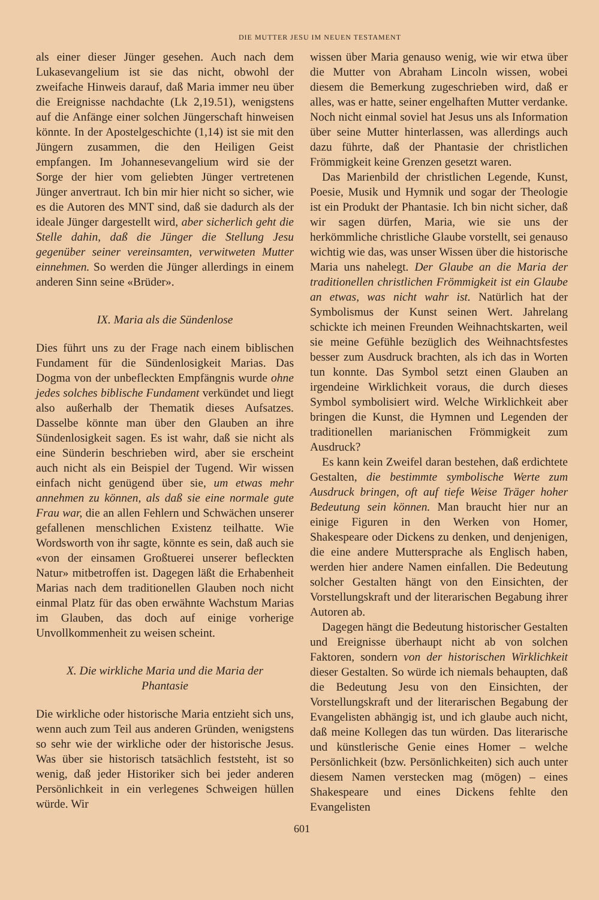DIE MUTTER JESU IM NEUEN TESTAMENT
als einer dieser Jünger gesehen. Auch nach dem Lukasevangelium ist sie das nicht, obwohl der zweifache Hinweis darauf, daß Maria immer neu über die Ereignisse nachdachte (Lk 2,19.51), wenigstens auf die Anfänge einer solchen Jüngerschaft hinweisen könnte. In der Apostelgeschichte (1,14) ist sie mit den Jüngern zusammen, die den Heiligen Geist empfangen. Im Johannesevangelium wird sie der Sorge der hier vom geliebten Jünger vertretenen Jünger anvertraut. Ich bin mir hier nicht so sicher, wie es die Autoren des MNT sind, daß sie dadurch als der ideale Jünger dargestellt wird, aber sicherlich geht die Stelle dahin, daß die Jünger die Stellung Jesu gegenüber seiner vereinsamten, verwitweten Mutter einnehmen. So werden die Jünger allerdings in einem anderen Sinn seine «Brüder».
IX. Maria als die Sündenlose
Dies führt uns zu der Frage nach einem biblischen Fundament für die Sündenlosigkeit Marias. Das Dogma von der unbefleckten Empfängnis wurde ohne jedes solches biblische Fundament verkündet und liegt also außerhalb der Thematik dieses Aufsatzes. Dasselbe könnte man über den Glauben an ihre Sündenlosigkeit sagen. Es ist wahr, daß sie nicht als eine Sünderin beschrieben wird, aber sie erscheint auch nicht als ein Beispiel der Tugend. Wir wissen einfach nicht genügend über sie, um etwas mehr annehmen zu können, als daß sie eine normale gute Frau war, die an allen Fehlern und Schwächen unserer gefallenen menschlichen Existenz teilhatte. Wie Wordsworth von ihr sagte, könnte es sein, daß auch sie «von der einsamen Großtuerei unserer befleckten Natur» mitbetroffen ist. Dagegen läßt die Erhabenheit Marias nach dem traditionellen Glauben noch nicht einmal Platz für das oben erwähnte Wachstum Marias im Glauben, das doch auf einige vorherige Unvollkommenheit zu weisen scheint.
X. Die wirkliche Maria und die Maria der Phantasie
Die wirkliche oder historische Maria entzieht sich uns, wenn auch zum Teil aus anderen Gründen, wenigstens so sehr wie der wirkliche oder der historische Jesus. Was über sie historisch tatsächlich feststeht, ist so wenig, daß jeder Historiker sich bei jeder anderen Persönlichkeit in ein verlegenes Schweigen hüllen würde. Wir
wissen über Maria genauso wenig, wie wir etwa über die Mutter von Abraham Lincoln wissen, wobei diesem die Bemerkung zugeschrieben wird, daß er alles, was er hatte, seiner engelhaften Mutter verdanke. Noch nicht einmal soviel hat Jesus uns als Information über seine Mutter hinterlassen, was allerdings auch dazu führte, daß der Phantasie der christlichen Frömmigkeit keine Grenzen gesetzt waren.
Das Marienbild der christlichen Legende, Kunst, Poesie, Musik und Hymnik und sogar der Theologie ist ein Produkt der Phantasie. Ich bin nicht sicher, daß wir sagen dürfen, Maria, wie sie uns der herkömmliche christliche Glaube vorstellt, sei genauso wichtig wie das, was unser Wissen über die historische Maria uns nahelegt. Der Glaube an die Maria der traditionellen christlichen Frömmigkeit ist ein Glaube an etwas, was nicht wahr ist. Natürlich hat der Symbolismus der Kunst seinen Wert. Jahrelang schickte ich meinen Freunden Weihnachtskarten, weil sie meine Gefühle bezüglich des Weihnachtsfestes besser zum Ausdruck brachten, als ich das in Worten tun konnte. Das Symbol setzt einen Glauben an irgendeine Wirklichkeit voraus, die durch dieses Symbol symbolisiert wird. Welche Wirklichkeit aber bringen die Kunst, die Hymnen und Legenden der traditionellen marianischen Frömmigkeit zum Ausdruck?
Es kann kein Zweifel daran bestehen, daß erdichtete Gestalten, die bestimmte symbolische Werte zum Ausdruck bringen, oft auf tiefe Weise Träger hoher Bedeutung sein können. Man braucht hier nur an einige Figuren in den Werken von Homer, Shakespeare oder Dickens zu denken, und denjenigen, die eine andere Muttersprache als Englisch haben, werden hier andere Namen einfallen. Die Bedeutung solcher Gestalten hängt von den Einsichten, der Vorstellungskraft und der literarischen Begabung ihrer Autoren ab.
Dagegen hängt die Bedeutung historischer Gestalten und Ereignisse überhaupt nicht ab von solchen Faktoren, sondern von der historischen Wirklichkeit dieser Gestalten. So würde ich niemals behaupten, daß die Bedeutung Jesu von den Einsichten, der Vorstellungskraft und der literarischen Begabung der Evangelisten abhängig ist, und ich glaube auch nicht, daß meine Kollegen das tun würden. Das literarische und künstlerische Genie eines Homer – welche Persönlichkeit (bzw. Persönlichkeiten) sich auch unter diesem Namen verstecken mag (mögen) – eines Shakespeare und eines Dickens fehlte den Evangelisten
601